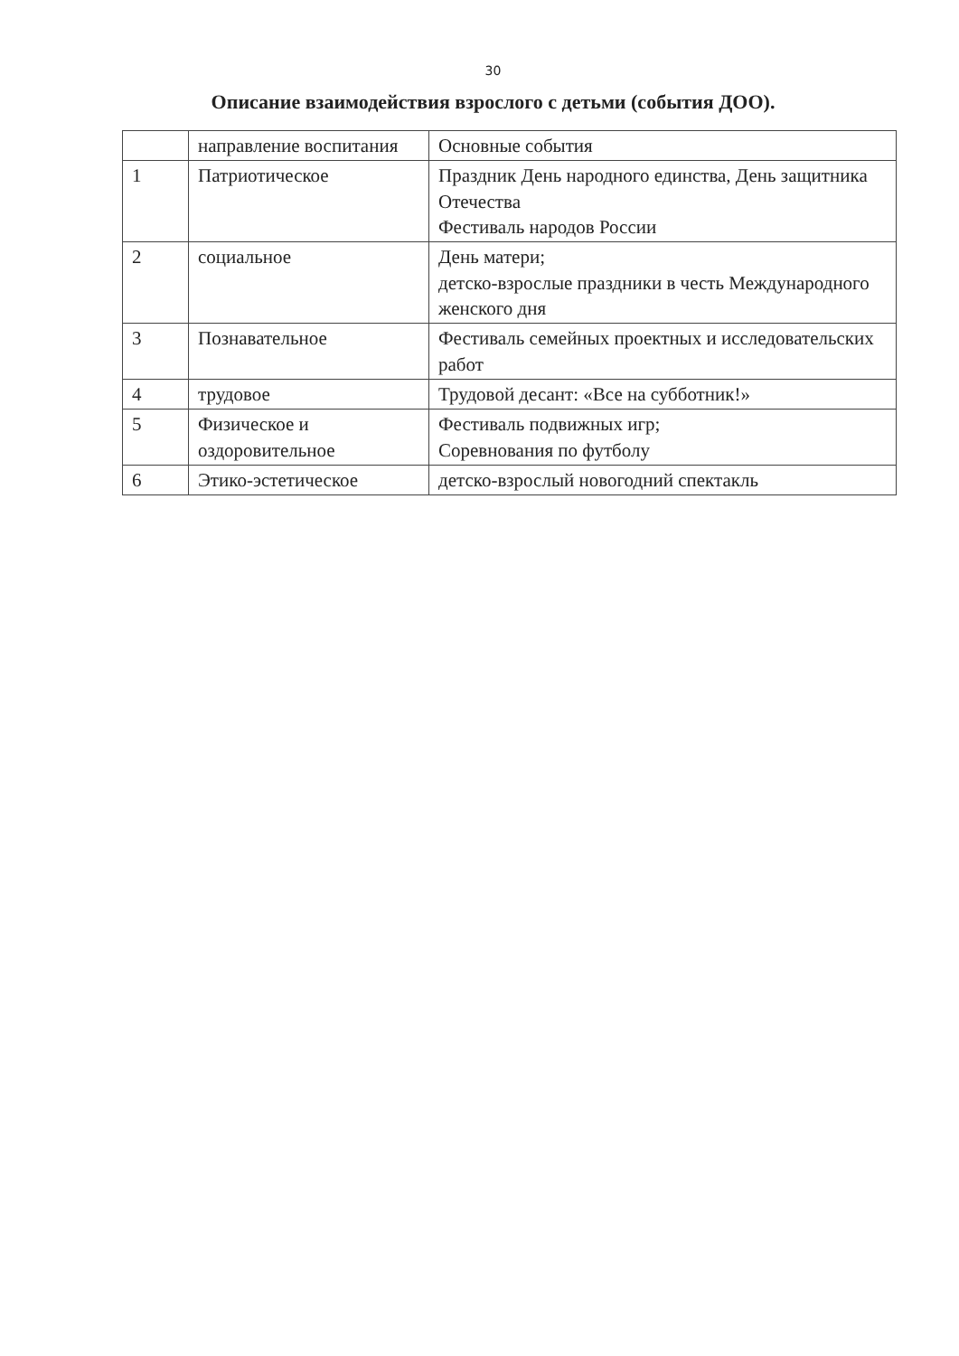30
Описание взаимодействия взрослого с детьми (события ДОО).
| | направление воспитания | Основные события |
| --- | --- | --- |
| 1 | Патриотическое | Праздник День народного единства, День защитника Отечества Фестиваль народов России |
| 2 | социальное | День матери; детско-взрослые праздники в честь Международного женского дня |
| 3 | Познавательное | Фестиваль семейных проектных и исследовательских работ |
| 4 | трудовое | Трудовой десант: «Все на субботник!» |
| 5 | Физическое и оздоровительное | Фестиваль подвижных игр; Соревнования по футболу |
| 6 | Этико-эстетическое | детско-взрослый новогодний спектакль |